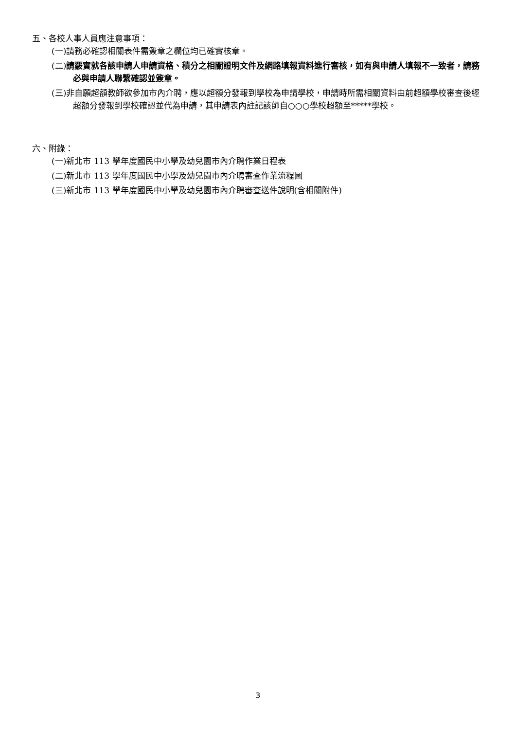五、各校人事人員應注意事項：
(一)請務必確認相關表件需簽章之欄位均已確實核章。
(二)請覈實就各該申請人申請資格、積分之相關證明文件及網路填報資料進行審核，如有與申請人填報不一致者，請務必與申請人聯繫確認並簽章。
(三)非自願超額教師欲參加市內介聘，應以超額分發報到學校為申請學校，申請時所需相關資料由前超額學校審查後經超額分發報到學校確認並代為申請，其申請表內註記該師自○○○學校超額至*****學校。
六、附錄：
(一)新北市 113 學年度國民中小學及幼兒園市內介聘作業日程表
(二)新北市 113 學年度國民中小學及幼兒園市內介聘審查作業流程圖
(三)新北市 113 學年度國民中小學及幼兒園市內介聘審查送件說明(含相關附件)
3